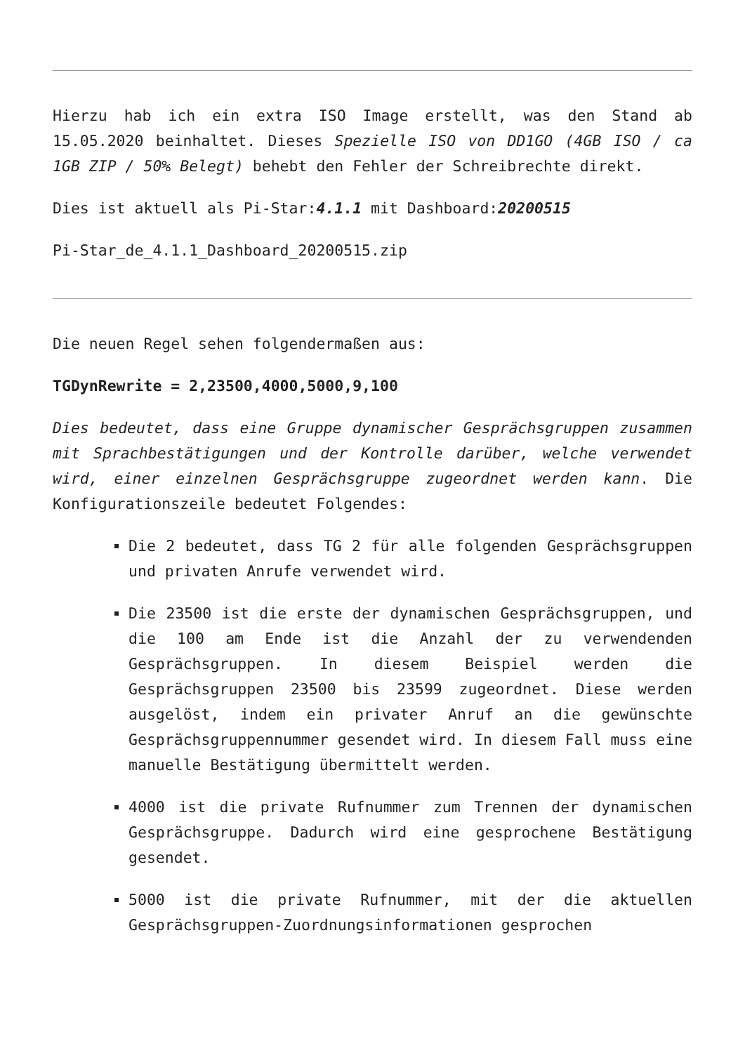Hierzu hab ich ein extra ISO Image erstellt, was den Stand ab 15.05.2020 beinhaltet. Dieses Spezielle ISO von DD1GO (4GB ISO / ca 1GB ZIP / 50% Belegt) behebt den Fehler der Schreibrechte direkt.
Dies ist aktuell als Pi-Star:4.1.1 mit Dashboard:20200515
Pi-Star_de_4.1.1_Dashboard_20200515.zip
Die neuen Regel sehen folgendermaßen aus:
TGDynRewrite = 2,23500,4000,5000,9,100
Dies bedeutet, dass eine Gruppe dynamischer Gesprächsgruppen zusammen mit Sprachbestätigungen und der Kontrolle darüber, welche verwendet wird, einer einzelnen Gesprächsgruppe zugeordnet werden kann. Die Konfigurationszeile bedeutet Folgendes:
Die 2 bedeutet, dass TG 2 für alle folgenden Gesprächsgruppen und privaten Anrufe verwendet wird.
Die 23500 ist die erste der dynamischen Gesprächsgruppen, und die 100 am Ende ist die Anzahl der zu verwendenden Gesprächsgruppen. In diesem Beispiel werden die Gesprächsgruppen 23500 bis 23599 zugeordnet. Diese werden ausgelöst, indem ein privater Anruf an die gewünschte Gesprächsgruppennummer gesendet wird. In diesem Fall muss eine manuelle Bestätigung übermittelt werden.
4000 ist die private Rufnummer zum Trennen der dynamischen Gesprächsgruppe. Dadurch wird eine gesprochene Bestätigung gesendet.
5000 ist die private Rufnummer, mit der die aktuellen Gesprächsgruppen-Zuordnungsinformationen gesprochen